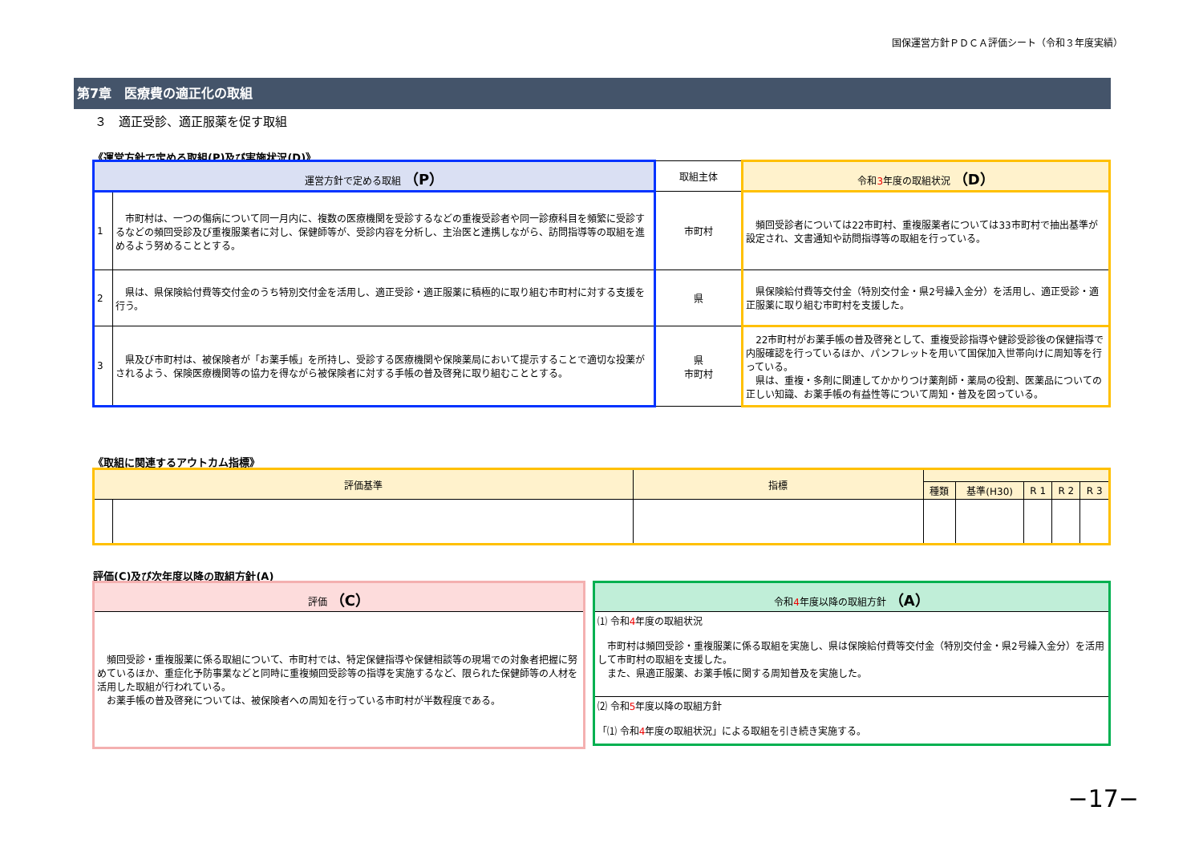国保運営方針ＰＤＣＡ評価シート（令和３年度実績）
第7章　医療費の適正化の取組
３　適正受診、適正服薬を促す取組
《運営方針で定める取組(P)及び実施状況(D)》
| 運営方針で定める取組 （P） | | 取組主体 | 令和 3 年度の取組状況 （D） |
| --- | --- | --- | --- |
| 1 | 市町村は、一つの傷病について同一月内に、複数の医療機関を受診するなどの重複受診者や同一診療科目を頻繁に受診するなどの頻回受診及び重複服薬者に対し、保健師等が、受診内容を分析し、主治医と連携しながら、訪問指導等の取組を進めるよう努めることとする。 | 市町村 | 頻回受診者については22市町村、重複服薬者については33市町村で抽出基準が設定され、文書通知や訪問指導等の取組を行っている。 |
| 2 | 県は、県保険給付費等交付金のうち特別交付金を活用し、適正受診・適正服薬に積極的に取り組む市町村に対する支援を行う。 | 県 | 県保険給付費等交付金（特別交付金・県2号繰入金分）を活用し、適正受診・適正服薬に取り組む市町村を支援した。 |
| 3 | 県及び市町村は、被保険者が「お薬手帳」を所持し、受診する医療機関や保険薬局において提示することで適切な投薬がされるよう、保険医療機関等の協力を得ながら被保険者に対する手帳の普及啓発に取り組むこととする。 | 県 市町村 | 22市町村がお薬手帳の普及啓発として、重複受診指導や健診受診後の保健指導で内服確認を行っているほか、パンフレットを用いて国保加入世帯向けに周知等を行っている。 県は、重複・多剤に関連してかかりつけ薬剤師・薬局の役割、医薬品についての正しい知識、お薬手帳の有益性等について周知・普及を図っている。 |
《取組に関連するアウトカム指標》
| 評価基準 | | 指標 | | | | | |
| --- | --- | --- | --- | --- | --- | --- | --- |
| | | | 種類 | 基準(H30) | R 1 | R 2 | R 3 |
評価(C)及び次年度以降の取組方針(A)
| 評価 （C） |
| --- |
| 頻回受診・重複服薬に係る取組について、市町村では、特定保健指導や保健相談等の現場での対象者把握に努めているほか、重症化予防事業などと同時に重複頻回受診等の指導を実施するなど、限られた保健師等の人材を活用した取組が行われている。 お薬手帳の普及啓発については、被保険者への周知を行っている市町村が半数程度である。 |
| 令和 4 年度以降の取組方針 （A） |
| --- |
| ⑴ 令和 4 年度の取組状況 市町村は頻回受診・重複服薬に係る取組を実施し、県は保険給付費等交付金（特別交付金・県2号繰入金分）を活用して市町村の取組を支援した。 また、県適正服薬、お薬手帳に関する周知普及を実施した。 |
| ⑵ 令和 5 年度以降の取組方針 「⑴ 令和 4 年度の取組状況」による取組を引き続き実施する。 |
−17−